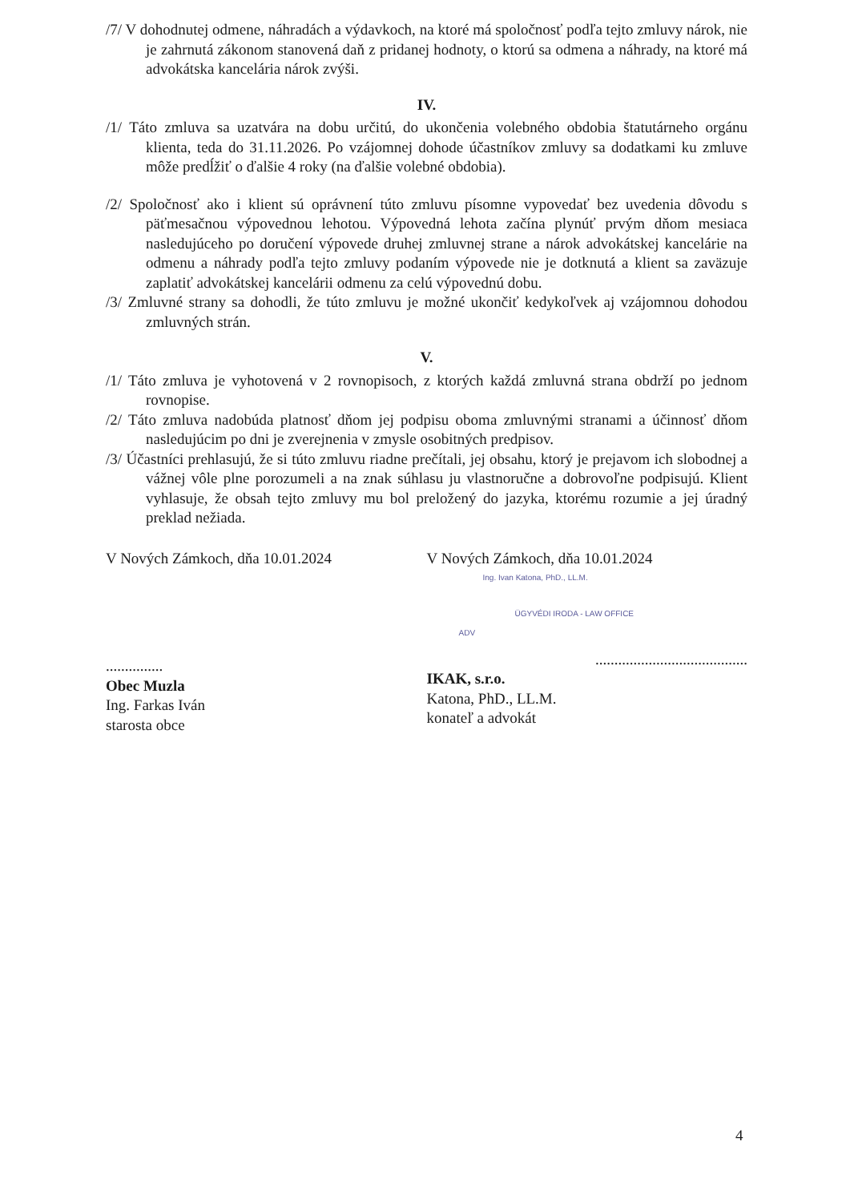/7/ V dohodnutej odmene, náhradách a výdavkoch, na ktoré má spoločnosť podľa tejto zmluvy nárok, nie je zahrnutá zákonom stanovená daň z pridanej hodnoty, o ktorú sa odmena a náhrady, na ktoré má advokátska kancelária nárok zvýši.
IV.
/1/ Táto zmluva sa uzatvára na dobu určitú, do ukončenia volebného obdobia štatutárneho orgánu klienta, teda do 31.11.2026. Po vzájomnej dohode účastníkov zmluvy sa dodatkami ku zmluve môže predĺžiť o ďalšie 4 roky (na ďalšie volebné obdobia).
/2/ Spoločnosť ako i klient sú oprávnení túto zmluvu písomne vypovedať bez uvedenia dôvodu s päťmesačnou výpovednou lehotou. Výpovedná lehota začína plynúť prvým dňom mesiaca nasledujúceho po doručení výpovede druhej zmluvnej strane a nárok advokátskej kancelárie na odmenu a náhrady podľa tejto zmluvy podaním výpovede nie je dotknutá a klient sa zaväzuje zaplatiť advokátskej kancelárii odmenu za celú výpovednú dobu.
/3/ Zmluvné strany sa dohodli, že túto zmluvu je možné ukončiť kedykoľvek aj vzájomnou dohodou zmluvných strán.
V.
/1/ Táto zmluva je vyhotovená v 2 rovnopisoch, z ktorých každá zmluvná strana obdrží po jednom rovnopise.
/2/ Táto zmluva nadobúda platnosť dňom jej podpisu oboma zmluvnými stranami a účinnosť dňom nasledujúcim po dni je zverejnenia v zmysle osobitných predpisov.
/3/ Účastníci prehlasujú, že si túto zmluvu riadne prečítali, jej obsahu, ktorý je prejavom ich slobodnej a vážnej vôle plne porozumeli a na znak súhlasu ju vlastnoručne a dobrovoľne podpisujú. Klient vyhlasuje, že obsah tejto zmluvy mu bol preložený do jazyka, ktorému rozumie a jej úradný preklad nežiada.
V Nových Zámkoch, dňa 10.01.2024
...............
Obec Muzla
Ing. Farkas Iván
starosta obce
V Nových Zámkoch, dňa 10.01.2024
Ing. Ivan Katona, PhD., LL.M.
ÜGYVÉDI IRODA - LAW OFFICE
ADV
........................................
IKAK, s.r.o.
Katona, PhD., LL.M.
konateľ a advokát
4